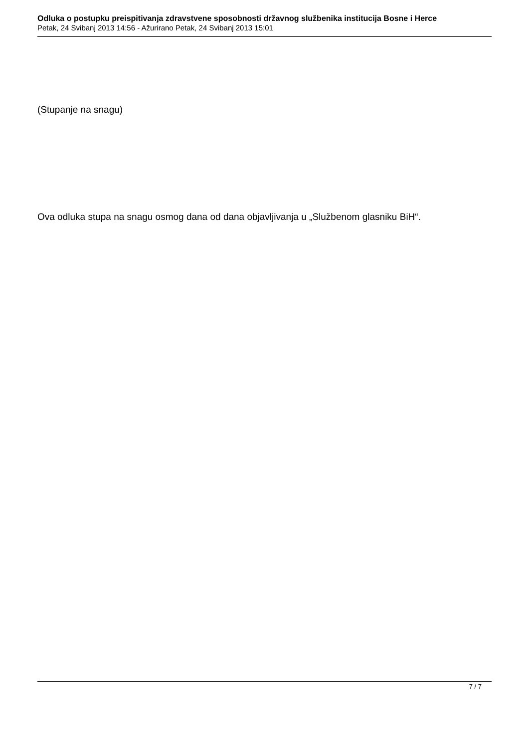Odluka o postupku preispitivanja zdravstvene sposobnosti državnog službenika institucija Bosne i Herce
Petak, 24 Svibanj 2013 14:56 - Ažurirano Petak, 24 Svibanj 2013 15:01
(Stupanje na snagu)
Ova odluka stupa na snagu osmog dana od dana objavljivanja u „Službenom glasniku BiH“.
7 / 7